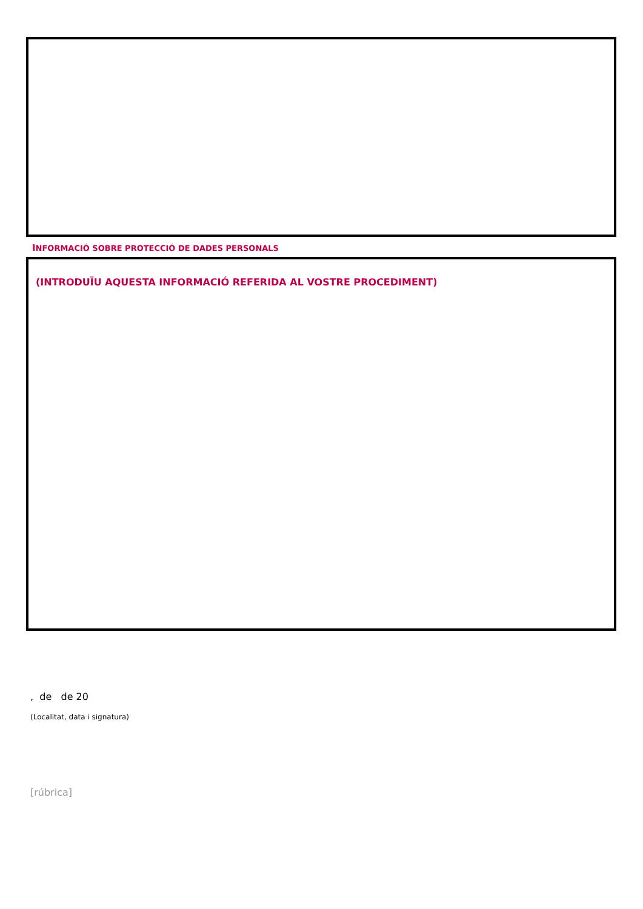INFORMACIÓ SOBRE PROTECCIÓ DE DADES PERSONALS
(INTRODUÏU AQUESTA INFORMACIÓ REFERIDA AL VOSTRE PROCEDIMENT)
, de de 20
(Localitat, data i signatura)
[rúbrica]